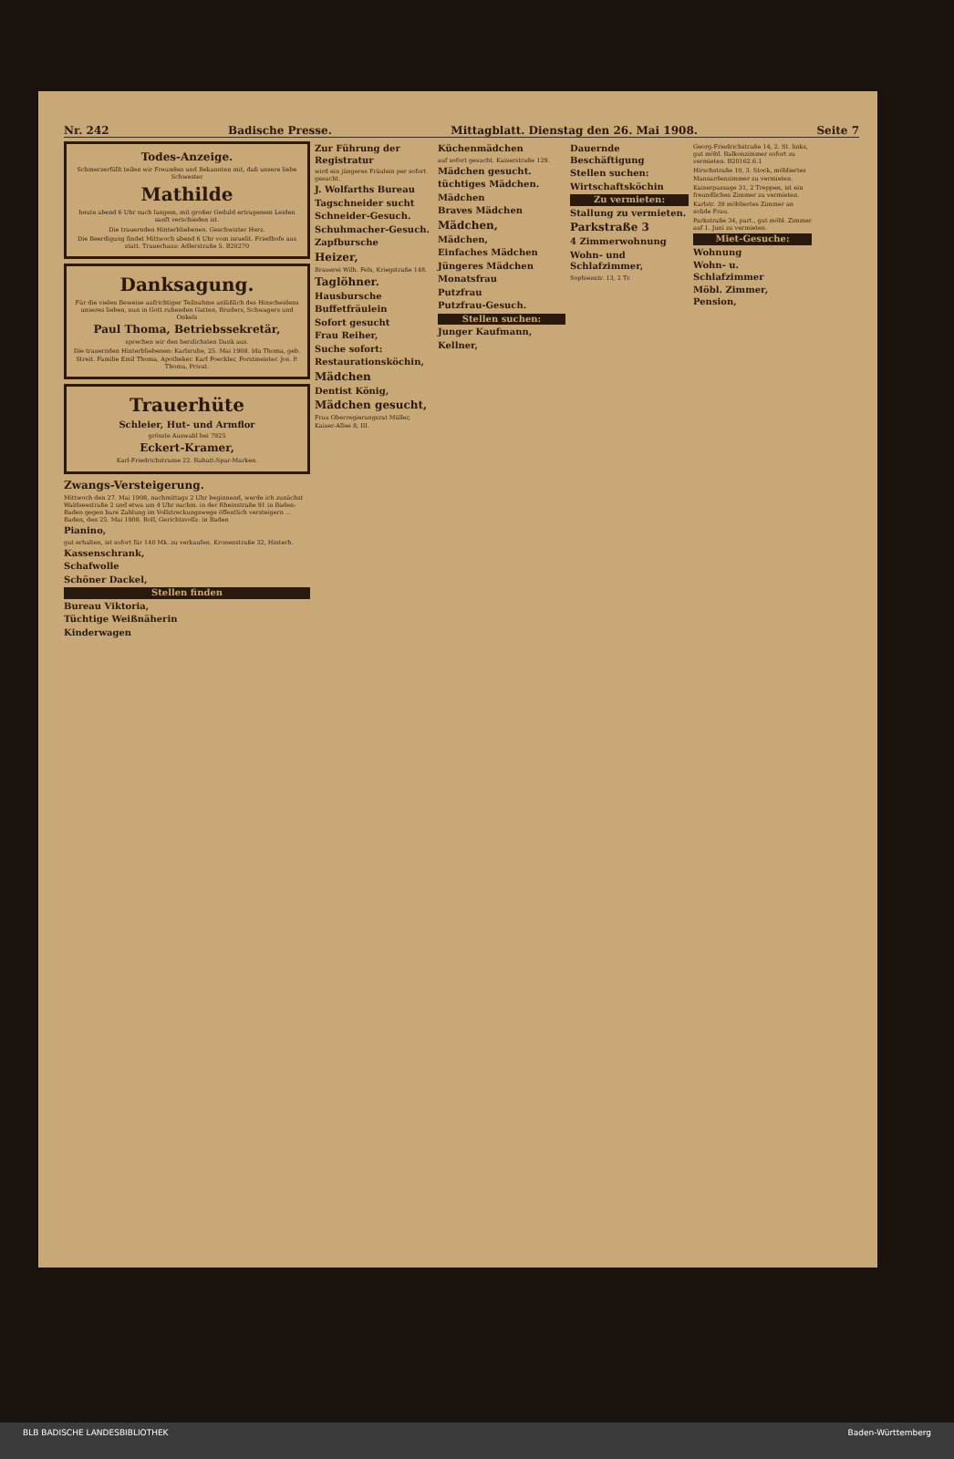Nr. 242 Badische Presse. Mittagblatt. Dienstag den 26. Mai 1908. Seite 7
Todes-Anzeige.
Schmerzerfüllt teilen wir Freunden und Bekannten mit, daß unsere liebe Schwester
Mathilde
heute abend 6 Uhr nach langem, mit großer Geduld ertragenem Leiden sanft verschieden ist.
Die trauernden Hinterbliebenen. Geschwister Herz.
Die Beerdigung findet Mittwoch abend 6 Uhr vom israelit. Friedhofe aus statt. Trauerhaus: Adlerstraße 5. B20270
Danksagung.
Für die vielen Beweise aufrichtiger Teilnahme anläßlich des Hinscheidens unseres lieben, nun in Gott ruhenden Gatten, Bruders, Schwagers und Onkels
Paul Thoma, Betriebssekretär,
sprechen wir den herzlichsten Dank aus.
Die trauernden Hinterbliebenen: Karlsruhe, 25. Mai 1908. Ida Thoma, geb. Streit. Familie Emil Thoma, Apotheker. Karl Foeckler, Forstmeister. Jos. P. Thoma, Privat.
Trauerhüte
Schleier, Hut- und Armflor
grösste Auswahl bei 7925
Eckert-Kramer,
Karl-Friedrichstrasse 22. Rabatt-Spar-Marken.
Zwangs-Versteigerung.
Mittwoch den 27. Mai 1908, nachmittags 2 Uhr beginnend, werde ich zunächst Waldseestraße 2 und etwa um 4 Uhr nachm. in der Rheinstraße 91 in Baden-Baden gegen bare Zahlung im Vollstreckungswege öffentlich versteigern ... Baden, den 25. Mai 1908. Roll, Gerichtsvollz. in Baden
Pianino,
gut erhalten, ist sofort für 140 Mk. zu verkaufen. Kronenstraße 32, Hinterh.
Kassenschrank,
Schafwolle
Schöner Dackel,
Stellen finden
Bureau Viktoria,
Tüchtige Weißnäherin
Kinderwagen
Zur Führung der Registratur
wird ein jüngeres Fräulein per sofort gesucht.
J. Wolfarths Bureau
Tagschneider sucht
Schneider-Gesuch.
Schuhmacher-Gesuch.
Zapfbursche
Heizer,
Brauerei Wilh. Fels, Kriegstraße 148.
Taglöhner.
Hausbursche
Buffetfräulein
Sofort gesucht
Frau Reiher,
Suche sofort:
Restaurationsköchin,
Mädchen
Dentist König,
Mädchen gesucht,
Frau Oberregierungsrat Müller, Kaiser-Allee 8, III.
Küchenmädchen
auf sofort gesucht. Kaiserstraße 129.
Mädchen gesucht.
tüchtiges Mädchen.
Mädchen
Braves Mädchen
Mädchen,
Mädchen,
Einfaches Mädchen
Jüngeres Mädchen
Monatsfrau
Putzfrau
Putzfrau-Gesuch.
Stellen suchen:
Junger Kaufmann,
Kellner,
Dauernde Beschäftigung
Stellen suchen:
Wirtschaftsköchin
Zu vermieten:
Stallung zu vermieten.
Parkstraße 3
4 Zimmerwohnung
Wohn- und Schlafzimmer,
Sophienstr. 13, 2 Tr.
Georg-Friedrichstraße 14, 2. St. links, gut möbl. Balkonzimmer sofort zu vermieten. B20162.6.1
Hirschstraße 10, 3. Stock, möbliertes Mansardenzimmer zu vermieten.
Kaiserpassage 31, 2 Treppen, ist ein freundliches Zimmer zu vermieten.
Karlstr. 39 möbliertes Zimmer an solide Frau.
Parkstraße 34, part., gut möbl. Zimmer auf 1. Juni zu vermieten.
Miet-Gesuche:
Wohnung
Wohn- u. Schlafzimmer
Möbl. Zimmer, Pension,
BLB BADISCHE LANDESBIBLIOTHEK Baden-Württemberg